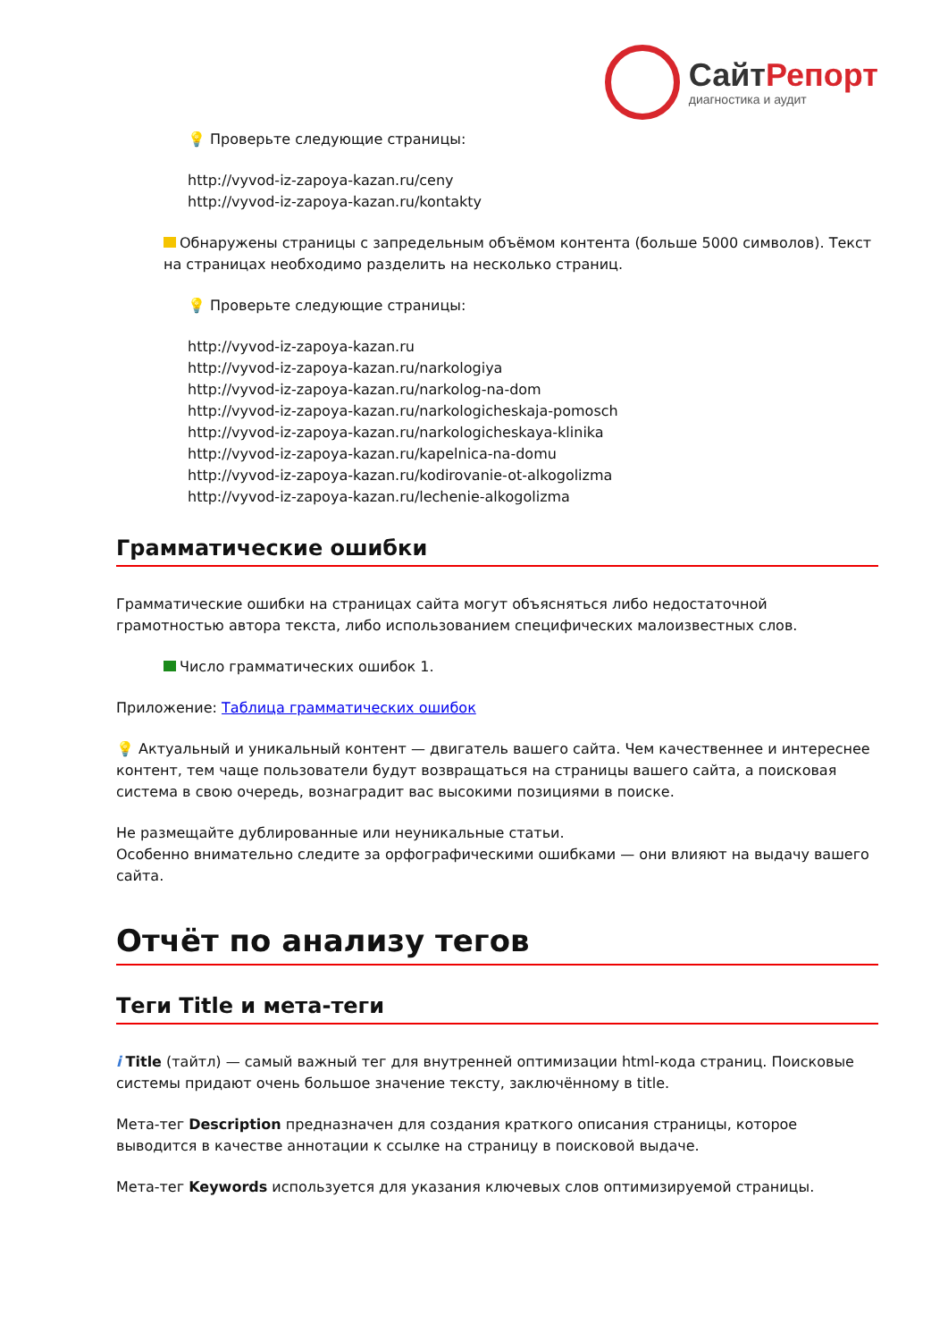СайтРепорт
диагностика и аудит
💡 Проверьте следующие страницы:
http://vyvod-iz-zapoya-kazan.ru/ceny
http://vyvod-iz-zapoya-kazan.ru/kontakty
Обнаружены страницы с запредельным объёмом контента (больше 5000 символов). Текст на страницах необходимо разделить на несколько страниц.
💡 Проверьте следующие страницы:
http://vyvod-iz-zapoya-kazan.ru
http://vyvod-iz-zapoya-kazan.ru/narkologiya
http://vyvod-iz-zapoya-kazan.ru/narkolog-na-dom
http://vyvod-iz-zapoya-kazan.ru/narkologicheskaja-pomosch
http://vyvod-iz-zapoya-kazan.ru/narkologicheskaya-klinika
http://vyvod-iz-zapoya-kazan.ru/kapelnica-na-domu
http://vyvod-iz-zapoya-kazan.ru/kodirovanie-ot-alkogolizma
http://vyvod-iz-zapoya-kazan.ru/lechenie-alkogolizma
Грамматические ошибки
Грамматические ошибки на страницах сайта могут объясняться либо недостаточной грамотностью автора текста, либо использованием специфических малоизвестных слов.
Число грамматических ошибок 1.
Приложение: Таблица грамматических ошибок
💡 Актуальный и уникальный контент — двигатель вашего сайта. Чем качественнее и интереснее контент, тем чаще пользователи будут возвращаться на страницы вашего сайта, а поисковая система в свою очередь, вознаградит вас высокими позициями в поиске.
Не размещайте дублированные или неуникальные статьи.
Особенно внимательно следите за орфографическими ошибками — они влияют на выдачу вашего сайта.
Отчёт по анализу тегов
Теги Title и мета-теги
i Title (тайтл) — самый важный тег для внутренней оптимизации html-кода страниц. Поисковые системы придают очень большое значение тексту, заключённому в title.
Мета-тег Description предназначен для создания краткого описания страницы, которое выводится в качестве аннотации к ссылке на страницу в поисковой выдаче.
Мета-тег Keywords используется для указания ключевых слов оптимизируемой страницы.